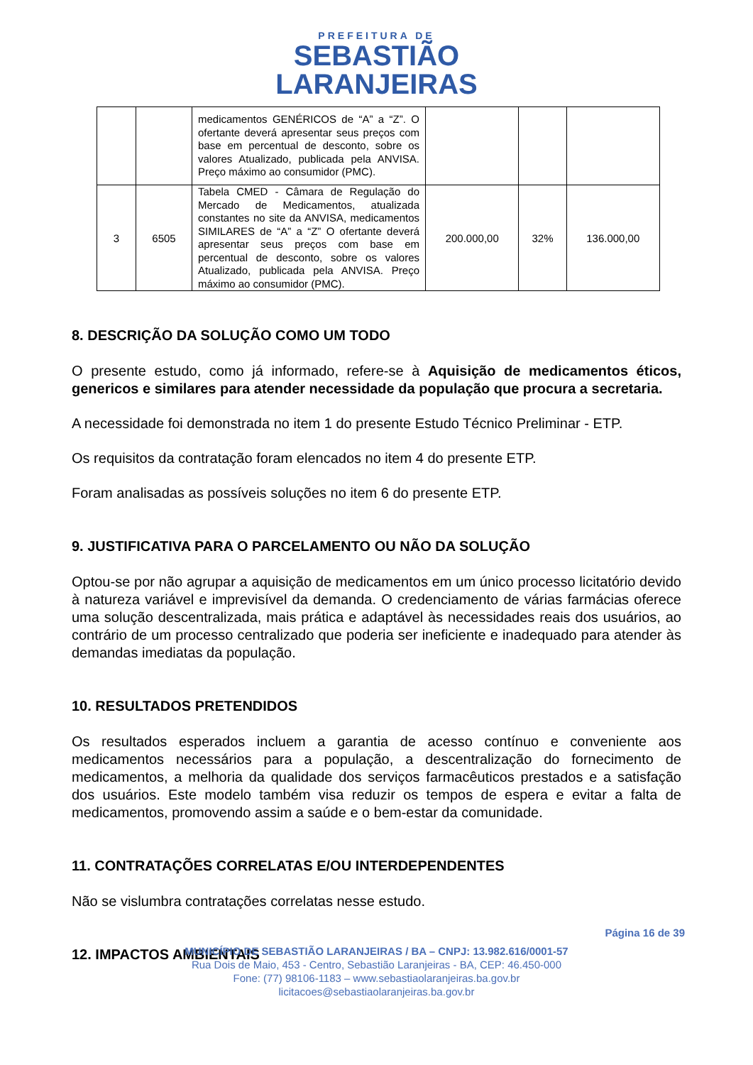PREFEITURA DE
SEBASTIÃO
LARANJEIRAS
| | | medicamentos GENÉRICOS de “A” a “Z”. O ofertante deverá apresentar seus preços com base em percentual de desconto, sobre os valores Atualizado, publicada pela ANVISA. Preço máximo ao consumidor (PMC). | | | |
| 3 | 6505 | Tabela CMED - Câmara de Regulação do Mercado de Medicamentos, atualizada constantes no site da ANVISA, medicamentos SIMILARES de “A” a “Z” O ofertante deverá apresentar seus preços com base em percentual de desconto, sobre os valores Atualizado, publicada pela ANVISA. Preço máximo ao consumidor (PMC). | 200.000,00 | 32% | 136.000,00 |
8. DESCRIÇÃO DA SOLUÇÃO COMO UM TODO
O presente estudo, como já informado, refere-se à Aquisição de medicamentos éticos, genericos e similares para atender necessidade da população que procura a secretaria.
A necessidade foi demonstrada no item 1 do presente Estudo Técnico Preliminar - ETP.
Os requisitos da contratação foram elencados no item 4 do presente ETP.
Foram analisadas as possíveis soluções no item 6 do presente ETP.
9. JUSTIFICATIVA PARA O PARCELAMENTO OU NÃO DA SOLUÇÃO
Optou-se por não agrupar a aquisição de medicamentos em um único processo licitatório devido à natureza variável e imprevisível da demanda. O credenciamento de várias farmácias oferece uma solução descentralizada, mais prática e adaptável às necessidades reais dos usuários, ao contrário de um processo centralizado que poderia ser ineficiente e inadequado para atender às demandas imediatas da população.
10. RESULTADOS PRETENDIDOS
Os resultados esperados incluem a garantia de acesso contínuo e conveniente aos medicamentos necessários para a população, a descentralização do fornecimento de medicamentos, a melhoria da qualidade dos serviços farmacêuticos prestados e a satisfação dos usuários. Este modelo também visa reduzir os tempos de espera e evitar a falta de medicamentos, promovendo assim a saúde e o bem-estar da comunidade.
11. CONTRATAÇÕES CORRELATAS E/OU INTERDEPENDENTES
Não se vislumbra contratações correlatas nesse estudo.
12. IMPACTOS AMBIENTAIS
Página 16 de 39
MUNICÍPIO DE SEBASTIÃO LARANJEIRAS / BA – CNPJ: 13.982.616/0001-57
Rua Dois de Maio, 453 - Centro, Sebastião Laranjeiras - BA, CEP: 46.450-000
Fone: (77) 98106-1183 – www.sebastiaolaranjeiras.ba.gov.br
licitacoes@sebastiaolaranjeiras.ba.gov.br